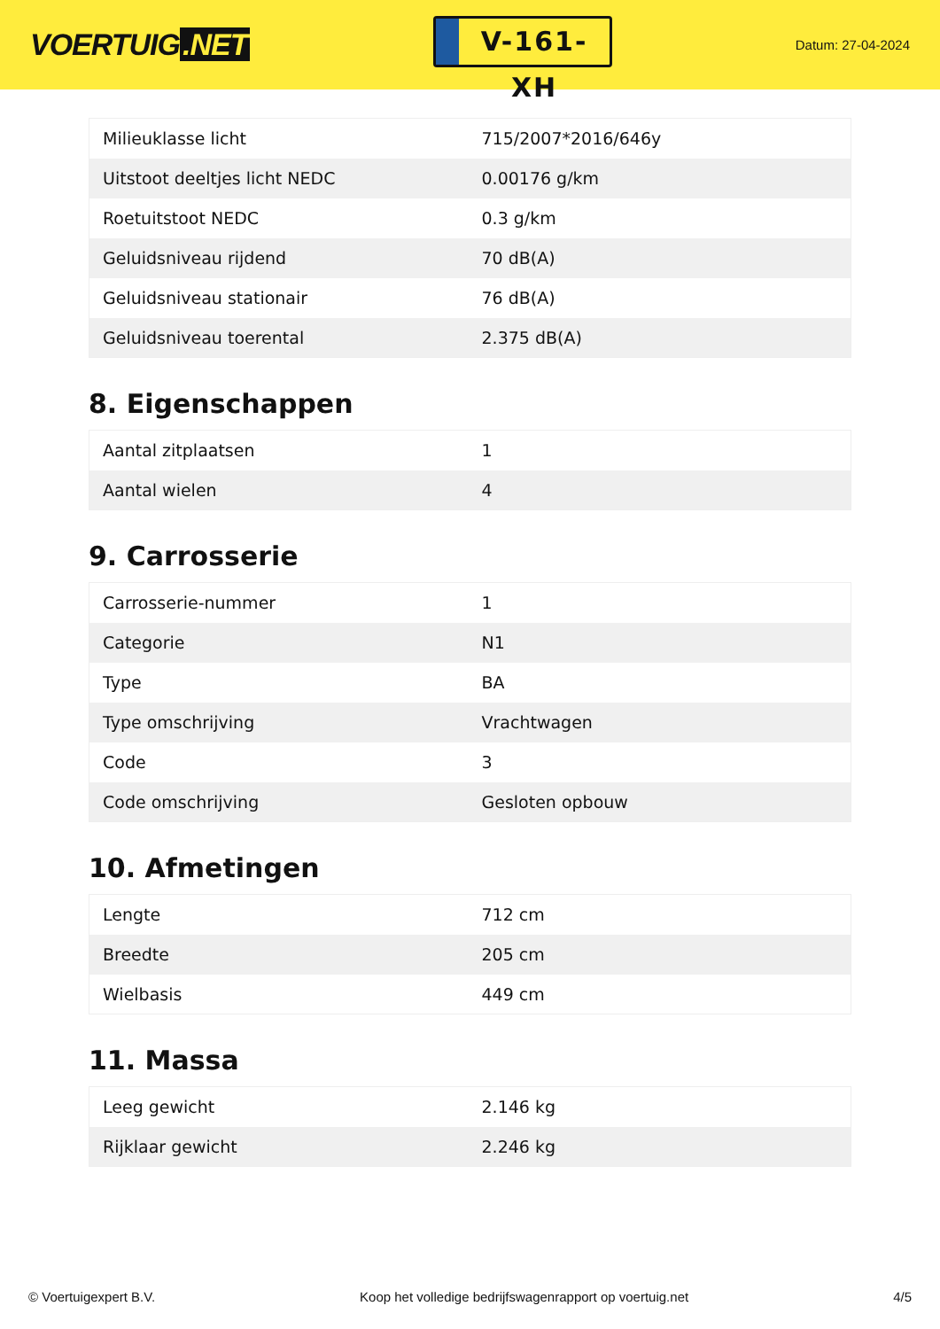VOERTUIG.NET
V-161-XH
Datum: 27-04-2024
| Milieuklasse licht | 715/2007*2016/646y |
| Uitstoot deeltjes licht NEDC | 0.00176 g/km |
| Roetuitstoot NEDC | 0.3 g/km |
| Geluidsniveau rijdend | 70 dB(A) |
| Geluidsniveau stationair | 76 dB(A) |
| Geluidsniveau toerental | 2.375 dB(A) |
8. Eigenschappen
| Aantal zitplaatsen | 1 |
| Aantal wielen | 4 |
9. Carrosserie
| Carrosserie-nummer | 1 |
| Categorie | N1 |
| Type | BA |
| Type omschrijving | Vrachtwagen |
| Code | 3 |
| Code omschrijving | Gesloten opbouw |
10. Afmetingen
| Lengte | 712 cm |
| Breedte | 205 cm |
| Wielbasis | 449 cm |
11. Massa
| Leeg gewicht | 2.146 kg |
| Rijklaar gewicht | 2.246 kg |
© Voertuigexpert B.V. Koop het volledige bedrijfswagenrapport op voertuig.net 4/5